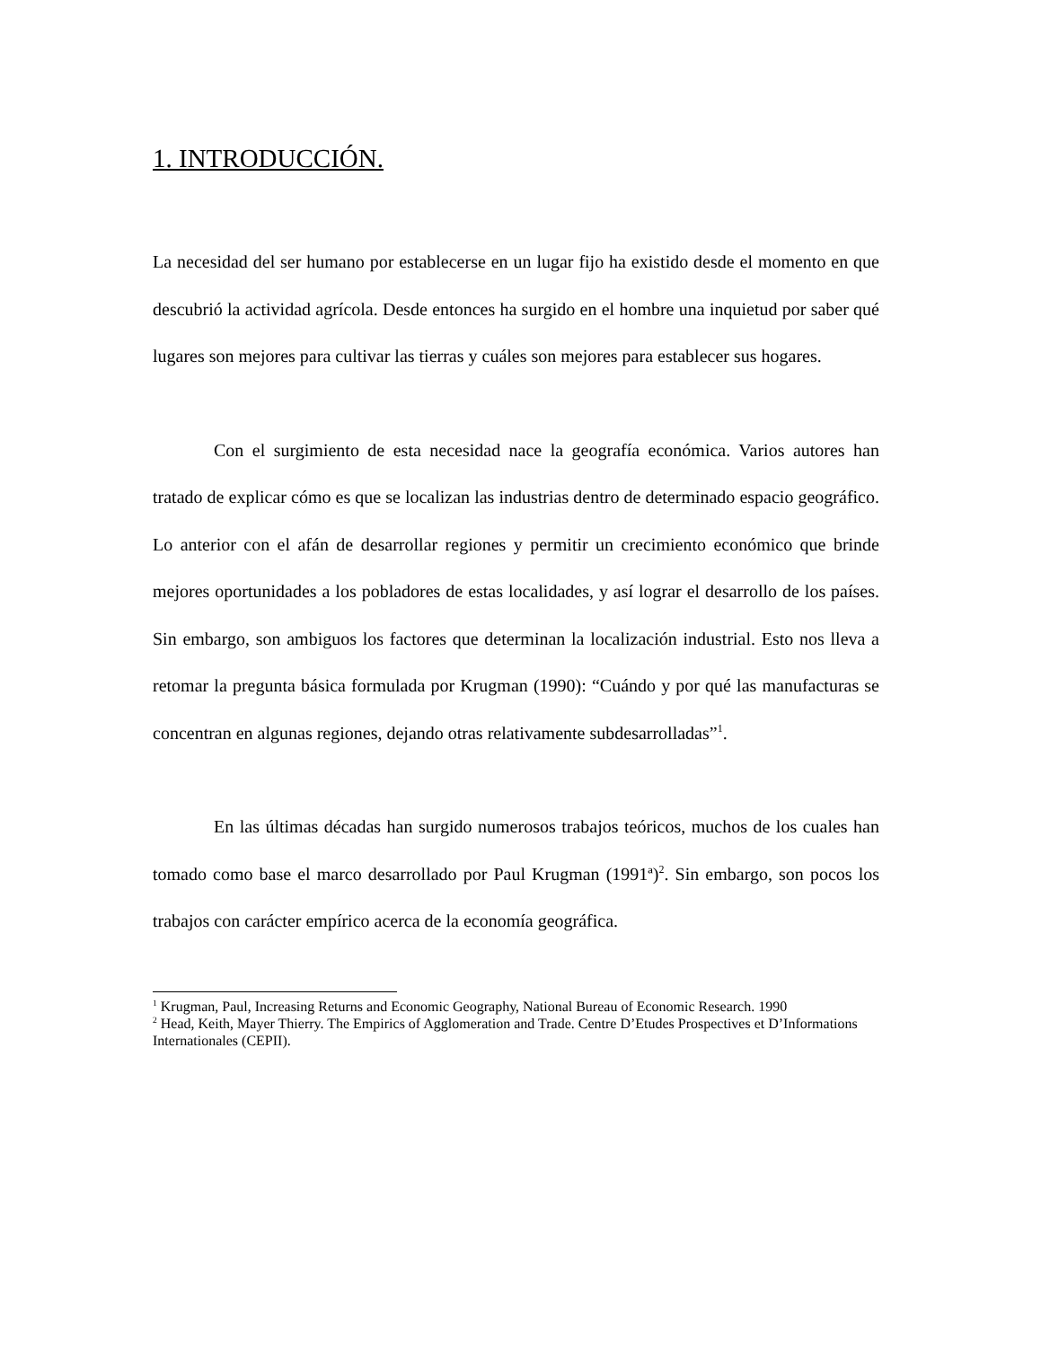1. INTRODUCCIÓN.
La necesidad del ser humano por establecerse en un lugar fijo ha existido desde el momento en que descubrió la actividad agrícola. Desde entonces ha surgido en el hombre una inquietud por saber qué lugares son mejores para cultivar las tierras y cuáles son mejores para establecer sus hogares.
Con el surgimiento de esta necesidad nace la geografía económica. Varios autores han tratado de explicar cómo es que se localizan las industrias dentro de determinado espacio geográfico. Lo anterior con el afán de desarrollar regiones y permitir un crecimiento económico que brinde mejores oportunidades a los pobladores de estas localidades, y así lograr el desarrollo de los países. Sin embargo, son ambiguos los factores que determinan la localización industrial. Esto nos lleva a retomar la pregunta básica formulada por Krugman (1990): “Cuándo y por qué las manufacturas se concentran en algunas regiones, dejando otras relativamente subdesarrolladas”<sup>1</sup>.
En las últimas décadas han surgido numerosos trabajos teóricos, muchos de los cuales han tomado como base el marco desarrollado por Paul Krugman (1991ª)<sup>2</sup>. Sin embargo, son pocos los trabajos con carácter empírico acerca de la economía geográfica.
<sup>1</sup> Krugman, Paul, Increasing Returns and Economic Geography, National Bureau of Economic Research. 1990
<sup>2</sup> Head, Keith, Mayer Thierry. The Empirics of Agglomeration and Trade. Centre D’Etudes Prospectives et D’Informations Internationales (CEPII).